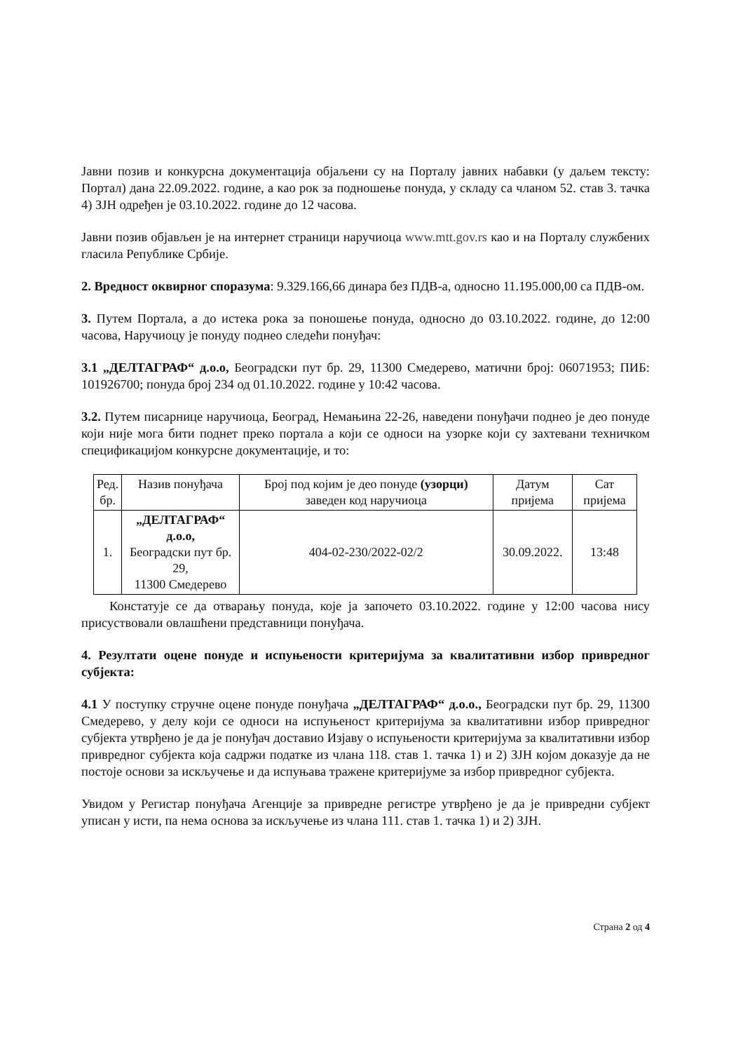Јавни позив и конкурсна документација објаљени су на Порталу јавних набавки (у даљем тексту: Портал) дана 22.09.2022. године, а као рок за подношење понуда, у складу са чланом 52. став 3. тачка 4) ЗЈН одређен је 03.10.2022. године до 12 часова.
Јавни позив објављен је на интернет страници наручиоца www.mtt.gov.rs као и на Порталу службених гласила Републике Србије.
2. Вредност оквирног споразума: 9.329.166,66 динара без ПДВ-а, односно 11.195.000,00 са ПДВ-ом.
3. Путем Портала, а до истека рока за поношење понуда, односно до 03.10.2022. године, до 12:00 часова, Наручиоцу је понуду поднео следећи понуђач:
3.1 „ДЕЛТАГРАФ“ д.о.о, Београдски пут бр. 29, 11300 Смедерево, матични број: 06071953; ПИБ: 101926700; понуда број 234 од 01.10.2022. године у 10:42 часова.
3.2. Путем писарнице наручиоца, Београд, Немањина 22-26, наведени понуђачи поднео је део понуде који није мога бити поднет преко портала а који се односи на узорке који су захтевани техничком спецификацијом конкурсне документације, и то:
| Ред. бр. | Назив понуђача | Број под којим је део понуде (узорци) заведен код наручиоца | Датум пријема | Сат пријема |
| 1. | „ДЕЛТАГРАФ“ д.о.о, Београдски пут бр. 29, 11300 Смедерево | 404-02-230/2022-02/2 | 30.09.2022. | 13:48 |
Констатује се да отварању понуда, које ја започето 03.10.2022. године у 12:00 часова нису присуствовали овлашћени представници понуђача.
4. Резултати оцене понуде и испуњености критеријума за квалитативни избор привредног субјекта:
4.1 У поступку стручне оцене понуде понуђача „ДЕЛТАГРАФ“ д.о.о., Београдски пут бр. 29, 11300 Смедерево, у делу који се односи на испуњеност критеријума за квалитативни избор привредног субјекта утврђено је да је понуђач доставио Изјаву о испуњености критеријума за квалитативни избор привредног субјекта која садржи податке из члана 118. став 1. тачка 1) и 2) ЗЈН којом доказује да не постоје основи за искључење и да испуњава тражене критеријуме за избор привредног субјекта.
Увидом у Регистар понуђача Агенције за привредне регистре утврђено је да је привредни субјект уписан у исти, па нема основа за искључење из члана 111. став 1. тачка 1) и 2) ЗЈН.
Страна 2 од 4